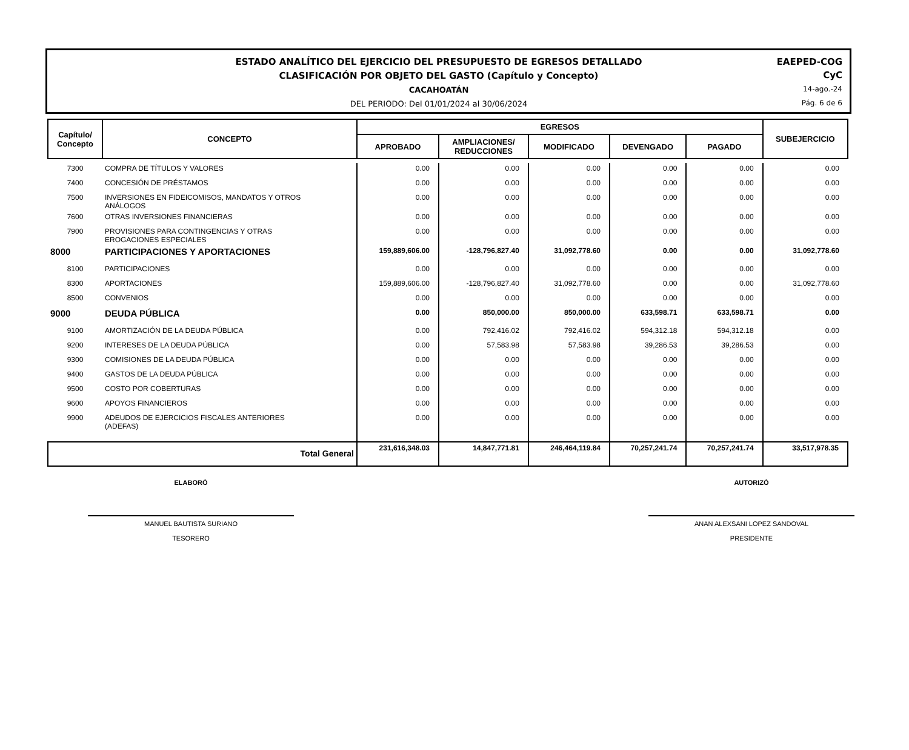ESTADO ANALÍTICO DEL EJERCICIO DEL PRESUPUESTO DE EGRESOS DETALLADO
CLASIFICACIÓN POR OBJETO DEL GASTO (Capítulo y Concepto)
CACAHOATÁN
DEL PERIODO: Del 01/01/2024 al 30/06/2024
EAEPED-COG
CyC
14-ago.-24
Pág. 6 de 6
| Capítulo/ Concepto | CONCEPTO | EGRESOS | | | | | SUBEJERCICIO |
| --- | --- | --- | --- | --- | --- | --- | --- |
| | | APROBADO | AMPLIACIONES/ REDUCCIONES | MODIFICADO | DEVENGADO | PAGADO | |
| 7300 | COMPRA DE TÍTULOS Y VALORES | 0.00 | 0.00 | 0.00 | 0.00 | 0.00 | 0.00 |
| 7400 | CONCESIÓN DE PRÉSTAMOS | 0.00 | 0.00 | 0.00 | 0.00 | 0.00 | 0.00 |
| 7500 | INVERSIONES EN FIDEICOMISOS, MANDATOS Y OTROS ANÁLOGOS | 0.00 | 0.00 | 0.00 | 0.00 | 0.00 | 0.00 |
| 7600 | OTRAS INVERSIONES FINANCIERAS | 0.00 | 0.00 | 0.00 | 0.00 | 0.00 | 0.00 |
| 7900 | PROVISIONES PARA CONTINGENCIAS Y OTRAS EROGACIONES ESPECIALES | 0.00 | 0.00 | 0.00 | 0.00 | 0.00 | 0.00 |
| 8000 | PARTICIPACIONES Y APORTACIONES | 159,889,606.00 | -128,796,827.40 | 31,092,778.60 | 0.00 | 0.00 | 31,092,778.60 |
| 8100 | PARTICIPACIONES | 0.00 | 0.00 | 0.00 | 0.00 | 0.00 | 0.00 |
| 8300 | APORTACIONES | 159,889,606.00 | -128,796,827.40 | 31,092,778.60 | 0.00 | 0.00 | 31,092,778.60 |
| 8500 | CONVENIOS | 0.00 | 0.00 | 0.00 | 0.00 | 0.00 | 0.00 |
| 9000 | DEUDA PÚBLICA | 0.00 | 850,000.00 | 850,000.00 | 633,598.71 | 633,598.71 | 0.00 |
| 9100 | AMORTIZACIÓN DE LA DEUDA PÚBLICA | 0.00 | 792,416.02 | 792,416.02 | 594,312.18 | 594,312.18 | 0.00 |
| 9200 | INTERESES DE LA DEUDA PÚBLICA | 0.00 | 57,583.98 | 57,583.98 | 39,286.53 | 39,286.53 | 0.00 |
| 9300 | COMISIONES DE LA DEUDA PÚBLICA | 0.00 | 0.00 | 0.00 | 0.00 | 0.00 | 0.00 |
| 9400 | GASTOS DE LA DEUDA PÚBLICA | 0.00 | 0.00 | 0.00 | 0.00 | 0.00 | 0.00 |
| 9500 | COSTO POR COBERTURAS | 0.00 | 0.00 | 0.00 | 0.00 | 0.00 | 0.00 |
| 9600 | APOYOS FINANCIEROS | 0.00 | 0.00 | 0.00 | 0.00 | 0.00 | 0.00 |
| 9900 | ADEUDOS DE EJERCICIOS FISCALES ANTERIORES (ADEFAS) | 0.00 | 0.00 | 0.00 | 0.00 | 0.00 | 0.00 |
| Total General | | 231,616,348.03 | 14,847,771.81 | 246,464,119.84 | 70,257,241.74 | 70,257,241.74 | 33,517,978.35 |
ELABORÓ
MANUEL BAUTISTA SURIANO
TESORERO
AUTORIZÓ
ANAN ALEXSANI LOPEZ SANDOVAL
PRESIDENTE